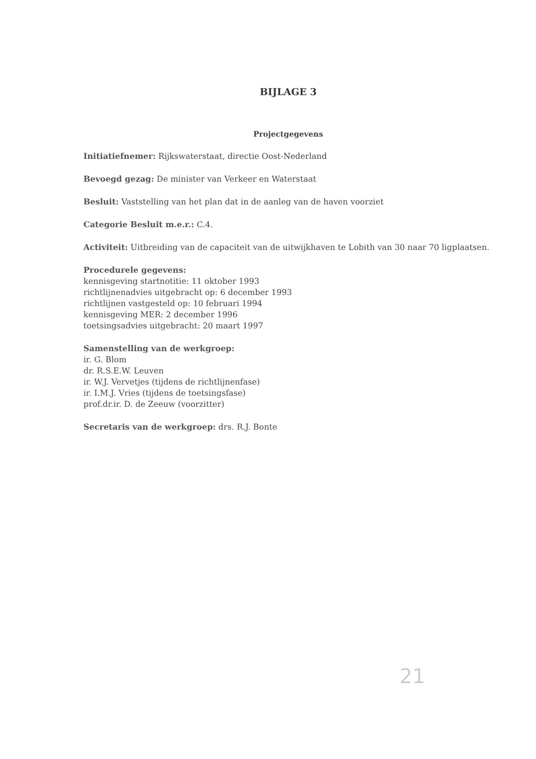BIJLAGE 3
Projectgegevens
Initiatiefnemer: Rijkswaterstaat, directie Oost-Nederland
Bevoegd gezag: De minister van Verkeer en Waterstaat
Besluit: Vaststelling van het plan dat in de aanleg van de haven voorziet
Categorie Besluit m.e.r.: C.4.
Activiteit: Uitbreiding van de capaciteit van de uitwijkhaven te Lobith van 30 naar 70 ligplaatsen.
Procedurele gegevens:
kennisgeving startnotitie: 11 oktober 1993
richtlijnenadvies uitgebracht op: 6 december 1993
richtlijnen vastgesteld op: 10 februari 1994
kennisgeving MER: 2 december 1996
toetsingsadvies uitgebracht: 20 maart 1997
Samenstelling van de werkgroep:
ir. G. Blom
dr. R.S.E.W. Leuven
ir. W.J. Vervetjes (tijdens de richtlijnenfase)
ir. I.M.J. Vries (tijdens de toetsingsfase)
prof.dr.ir. D. de Zeeuw (voorzitter)
Secretaris van de werkgroep: drs. R.J. Bonte
21